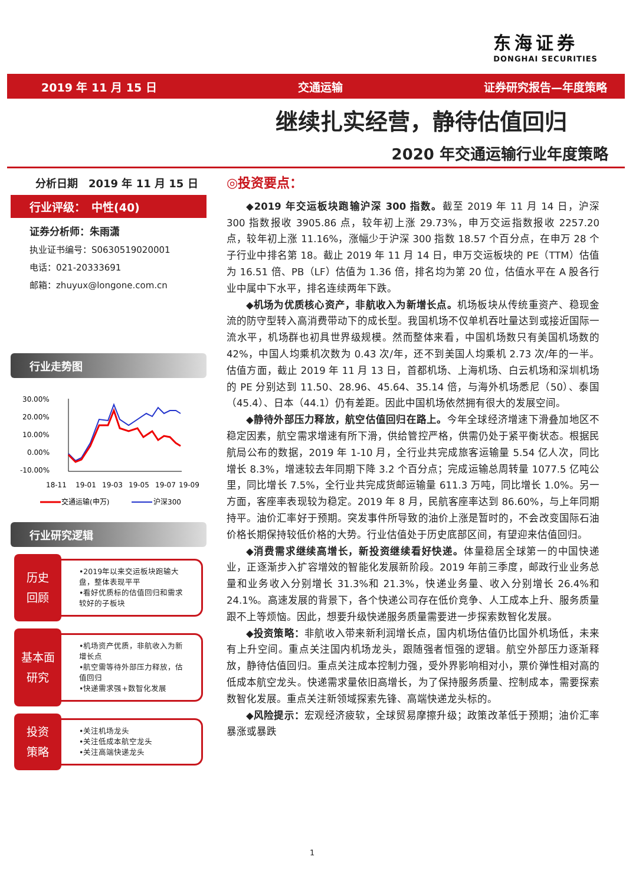东海证券
DONGHAI SECURITIES
2019 年 11 月 15 日 交通运输 证券研究报告—年度策略
继续扎实经营，静待估值回归
2020 年交通运输行业年度策略
分析日期　2019 年 11 月 15 日
行业评级：　中性(40)
证券分析师：朱雨潇
执业证书编号：S0630519020001
电话：021-20333691
邮箱：zhuyux@longone.com.cn
行业走势图
30.00%
20.00%
10.00%
0.00%
-10.00%
18-11
19-01
19-03
19-05
19-07
19-09
交通运输(申万)
沪深300
行业研究逻辑
历史
回顾
•2019年以来交运板块跑输大盘，整体表现平平
•看好优质标的估值回归和需求较好的子板块
基本面
研究
•机场资产优质，非航收入为新增长点
•航空需等待外部压力释放，估值回归
•快递需求强+数智化发展
投资
策略
•关注机场龙头
•关注低成本航空龙头
•关注高端快递龙头
◎投资要点：
◆2019 年交运板块跑输沪深 300 指数。截至 2019 年 11 月 14 日，沪深 300 指数报收 3905.86 点，较年初上涨 29.73%，申万交运指数报收 2257.20 点，较年初上涨 11.16%，涨幅少于沪深 300 指数 18.57 个百分点，在申万 28 个子行业中排名第 18。截止 2019 年 11 月 14 日，申万交运板块的 PE（TTM）估值为 16.51 倍、PB（LF）估值为 1.36 倍，排名均为第 20 位，估值水平在 A 股各行业中属中下水平，排名连续两年下跌。
◆机场为优质核心资产，非航收入为新增长点。机场板块从传统重资产、稳现金流的防守型转入高消费带动下的成长型。我国机场不仅单机吞吐量达到或接近国际一流水平，机场群也初具世界级规模。然而整体来看，中国机场数只有美国机场数的 42%，中国人均乘机次数为 0.43 次/年，还不到美国人均乘机 2.73 次/年的一半。估值方面，截止 2019 年 11 月 13 日，首都机场、上海机场、白云机场和深圳机场的 PE 分别达到 11.50、28.96、45.64、35.14 倍，与海外机场悉尼（50）、泰国（45.4）、日本（44.1）仍有差距。因此中国机场依然拥有很大的发展空间。
◆静待外部压力释放，航空估值回归在路上。今年全球经济增速下滑叠加地区不稳定因素，航空需求增速有所下滑，供给管控严格，供需仍处于紧平衡状态。根据民航局公布的数据，2019 年 1-10 月，全行业共完成旅客运输量 5.54 亿人次，同比增长 8.3%，增速较去年同期下降 3.2 个百分点；完成运输总周转量 1077.5 亿吨公里，同比增长 7.5%，全行业共完成货邮运输量 611.3 万吨，同比增长 1.0%。另一方面，客座率表现较为稳定。2019 年 8 月，民航客座率达到 86.60%，与上年同期持平。油价汇率好于预期。突发事件所导致的油价上涨是暂时的，不会改变国际石油价格长期保持较低价格的大势。行业估值处于历史底部区间，有望迎来估值回归。
◆消费需求继续高增长，新投资继续看好快递。体量稳居全球第一的中国快递业，正逐渐步入扩容增效的智能化发展新阶段。2019 年前三季度，邮政行业业务总量和业务收入分别增长 31.3%和 21.3%，快递业务量、收入分别增长 26.4%和 24.1%。高速发展的背景下，各个快递公司存在低价竞争、人工成本上升、服务质量跟不上等烦恼。因此，想要升级快递服务质量需要进一步探索数智化发展。
◆投资策略：非航收入带来新利润增长点，国内机场估值仍比国外机场低，未来有上升空间。重点关注国内机场龙头，跟随强者恒强的逻辑。航空外部压力逐渐释放，静待估值回归。重点关注成本控制力强，受外界影响相对小，票价弹性相对高的低成本航空龙头。快递需求量依旧高增长，为了保持服务质量、控制成本，需要探索数智化发展。重点关注新领域探索先锋、高端快递龙头标的。
◆风险提示：宏观经济疲软，全球贸易摩擦升级；政策改革低于预期；油价汇率暴涨或暴跌
1